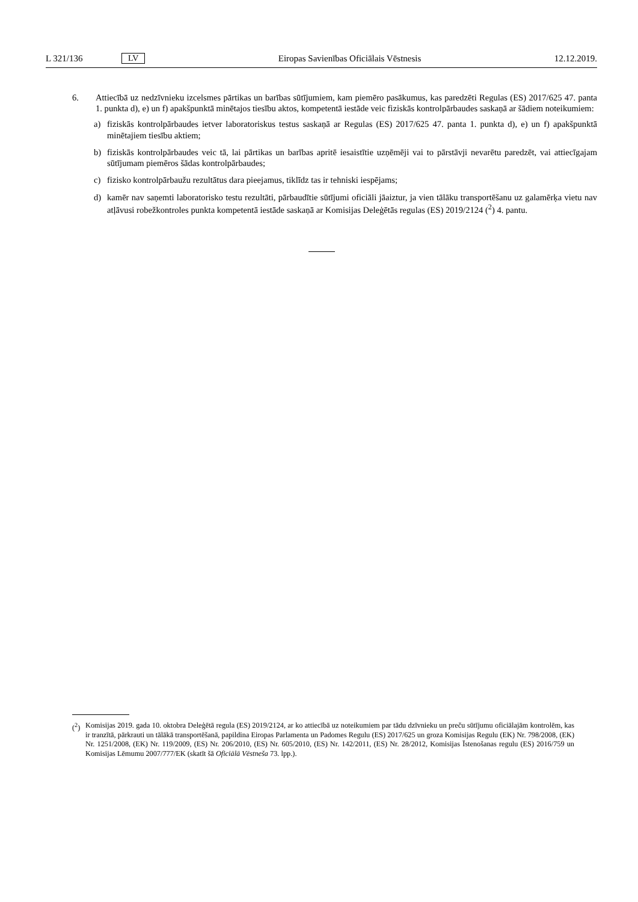L 321/136 LV Eiropas Savienības Oficiālais Vēstnesis 12.12.2019.
6. Attiecībā uz nedzīvnieku izcelsmes pārtikas un barības sūtījumiem, kam piemēro pasākumus, kas paredzēti Regulas (ES) 2017/625 47. panta 1. punkta d), e) un f) apakšpunktā minētajos tiesību aktos, kompetentā iestāde veic fiziskās kontrolpārbaudes saskaņā ar šādiem noteikumiem:
a) fiziskās kontrolpārbaudes ietver laboratoriskus testus saskaņā ar Regulas (ES) 2017/625 47. panta 1. punkta d), e) un f) apakšpunktā minētajiem tiesību aktiem;
b) fiziskās kontrolpārbaudes veic tā, lai pārtikas un barības apritē iesaistītie uzņēmēji vai to pārstāvji nevarētu paredzēt, vai attiecīgajam sūtījumam piemēros šādas kontrolpārbaudes;
c) fizisko kontrolpārbaužu rezultātus dara pieejamus, tiklīdz tas ir tehniski iespējams;
d) kamēr nav saņemti laboratorisko testu rezultāti, pārbaudītie sūtījumi oficiāli jāaiztur, ja vien tālāku transportēšanu uz galamērķa vietu nav atļāvusi robežkontroles punkta kompetentā iestāde saskaņā ar Komisijas Deleģētās regulas (ES) 2019/2124 (<sup>2</sup>) 4. pantu.
(<sup>2</sup>) Komisijas 2019. gada 10. oktobra Deleģētā regula (ES) 2019/2124, ar ko attiecībā uz noteikumiem par tādu dzīvnieku un preču sūtījumu oficiālajām kontrolēm, kas ir tranzītā, pārkrauti un tālākā transportēšanā, papildina Eiropas Parlamenta un Padomes Regulu (ES) 2017/625 un groza Komisijas Regulu (EK) Nr. 798/2008, (EK) Nr. 1251/2008, (EK) Nr. 119/2009, (ES) Nr. 206/2010, (ES) Nr. 605/2010, (ES) Nr. 142/2011, (ES) Nr. 28/2012, Komisijas Īstenošanas regulu (ES) 2016/759 un Komisijas Lēmumu 2007/777/EK (skatīt šā Oficiālā Vēstneša 73. lpp.).